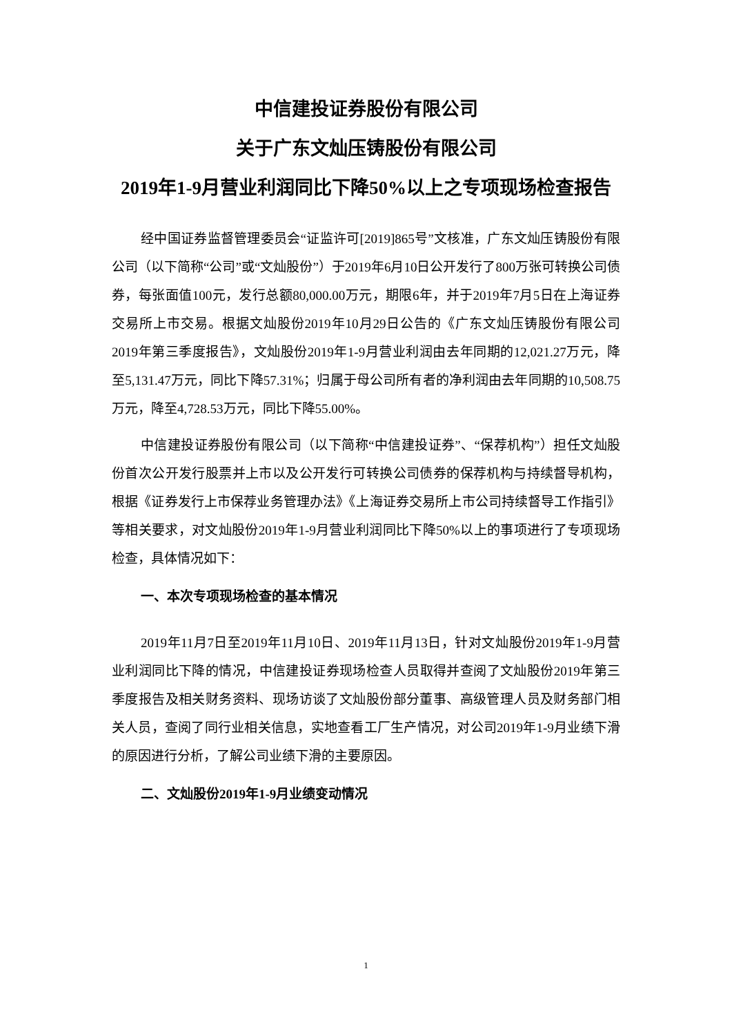中信建投证券股份有限公司
关于广东文灿压铸股份有限公司
2019年1-9月营业利润同比下降50%以上之专项现场检查报告
经中国证券监督管理委员会“证监许可[2019]865号”文核准，广东文灿压铸股份有限公司（以下简称“公司”或“文灿股份”）于2019年6月10日公开发行了800万张可转换公司债券，每张面值100元，发行总额80,000.00万元，期限6年，并于2019年7月5日在上海证券交易所上市交易。根据文灿股份2019年10月29日公告的《广东文灿压铸股份有限公司2019年第三季度报告》，文灿股份2019年1-9月营业利润由去年同期的12,021.27万元，降至5,131.47万元，同比下降57.31%；归属于母公司所有者的净利润由去年同期的10,508.75万元，降至4,728.53万元，同比下降55.00%。
中信建投证券股份有限公司（以下简称“中信建投证券”、“保荐机构”）担任文灿股份首次公开发行股票并上市以及公开发行可转换公司债券的保荐机构与持续督导机构，根据《证券发行上市保荐业务管理办法》《上海证券交易所上市公司持续督导工作指引》等相关要求，对文灿股份2019年1-9月营业利润同比下降50%以上的事项进行了专项现场检查，具体情况如下：
一、本次专项现场检查的基本情况
2019年11月7日至2019年11月10日、2019年11月13日，针对文灿股份2019年1-9月营业利润同比下降的情况，中信建投证券现场检查人员取得并查阅了文灿股份2019年第三季度报告及相关财务资料、现场访谈了文灿股份部分董事、高级管理人员及财务部门相关人员，查阅了同行业相关信息，实地查看工厂生产情况，对公司2019年1-9月业绩下滑的原因进行分析，了解公司业绩下滑的主要原因。
二、文灿股份2019年1-9月业绩变动情况
1